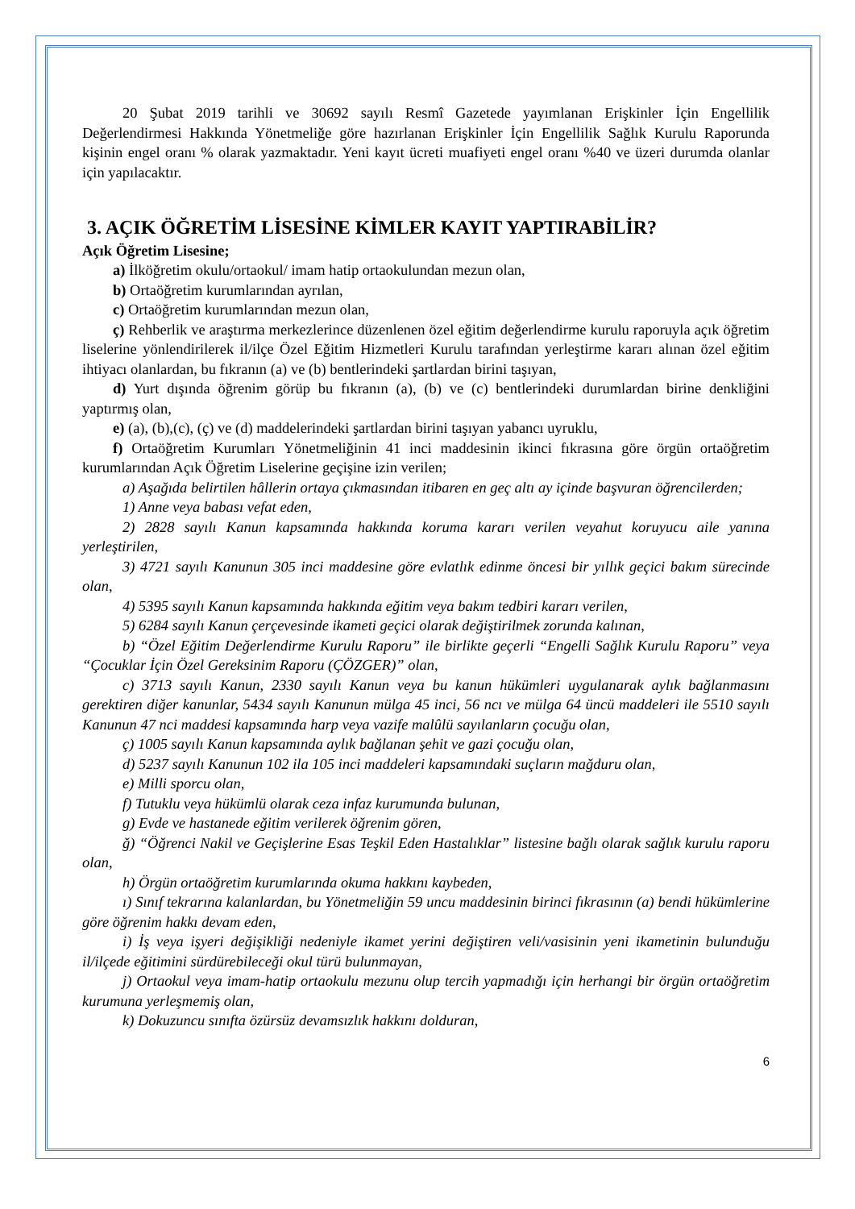20 Şubat 2019 tarihli ve 30692 sayılı Resmî Gazetede yayımlanan Erişkinler İçin Engellilik Değerlendirmesi Hakkında Yönetmeliğe göre hazırlanan Erişkinler İçin Engellilik Sağlık Kurulu Raporunda kişinin engel oranı % olarak yazmaktadır. Yeni kayıt ücreti muafiyeti engel oranı %40 ve üzeri durumda olanlar için yapılacaktır.
3. AÇIK ÖĞRETİM LİSESİNE KİMLER KAYIT YAPTIRABİLİR?
Açık Öğretim Lisesine;
a) İlköğretim okulu/ortaokul/ imam hatip ortaokulundan mezun olan,
b) Ortaöğretim kurumlarından ayrılan,
c) Ortaöğretim kurumlarından mezun olan,
ç) Rehberlik ve araştırma merkezlerince düzenlenen özel eğitim değerlendirme kurulu raporuyla açık öğretim liselerine yönlendirilerek il/ilçe Özel Eğitim Hizmetleri Kurulu tarafından yerleştirme kararı alınan özel eğitim ihtiyacı olanlardan, bu fıkranın (a) ve (b) bentlerindeki şartlardan birini taşıyan,
d) Yurt dışında öğrenim görüp bu fıkranın (a), (b) ve (c) bentlerindeki durumlardan birine denkliğini yaptırmış olan,
e) (a), (b),(c), (ç) ve (d) maddelerindeki şartlardan birini taşıyan yabancı uyruklu,
f) Ortaöğretim Kurumları Yönetmeliğinin 41 inci maddesinin ikinci fıkrasına göre örgün ortaöğretim kurumlarından Açık Öğretim Liselerine geçişine izin verilen;
a) Aşağıda belirtilen hâllerin ortaya çıkmasından itibaren en geç altı ay içinde başvuran öğrencilerden;
1) Anne veya babası vefat eden,
2) 2828 sayılı Kanun kapsamında hakkında koruma kararı verilen veyahut koruyucu aile yanına yerleştirilen,
3) 4721 sayılı Kanunun 305 inci maddesine göre evlatlık edinme öncesi bir yıllık geçici bakım sürecinde olan,
4) 5395 sayılı Kanun kapsamında hakkında eğitim veya bakım tedbiri kararı verilen,
5) 6284 sayılı Kanun çerçevesinde ikameti geçici olarak değiştirilmek zorunda kalınan,
b) “Özel Eğitim Değerlendirme Kurulu Raporu” ile birlikte geçerli “Engelli Sağlık Kurulu Raporu” veya “Çocuklar İçin Özel Gereksinim Raporu (ÇÖZGER)” olan,
c) 3713 sayılı Kanun, 2330 sayılı Kanun veya bu kanun hükümleri uygulanarak aylık bağlanmasını gerektiren diğer kanunlar, 5434 sayılı Kanunun mülga 45 inci, 56 ncı ve mülga 64 üncü maddeleri ile 5510 sayılı Kanunun 47 nci maddesi kapsamında harp veya vazife malûlü sayılanların çocuğu olan,
ç) 1005 sayılı Kanun kapsamında aylık bağlanan şehit ve gazi çocuğu olan,
d) 5237 sayılı Kanunun 102 ila 105 inci maddeleri kapsamındaki suçların mağduru olan,
e) Milli sporcu olan,
f) Tutuklu veya hükümlü olarak ceza infaz kurumunda bulunan,
g) Evde ve hastanede eğitim verilerek öğrenim gören,
ğ) “Öğrenci Nakil ve Geçişlerine Esas Teşkil Eden Hastalıklar” listesine bağlı olarak sağlık kurulu raporu olan,
h) Örgün ortaöğretim kurumlarında okuma hakkını kaybeden,
ı) Sınıf tekrarına kalanlardan, bu Yönetmeliğin 59 uncu maddesinin birinci fıkrasının (a) bendi hükümlerine göre öğrenim hakkı devam eden,
i) İş veya işyeri değişikliği nedeniyle ikamet yerini değiştiren veli/vasisinin yeni ikametinin bulunduğu il/ilçede eğitimini sürdürebileceği okul türü bulunmayan,
j) Ortaokul veya imam-hatip ortaokulu mezunu olup tercih yapmadığı için herhangi bir örgün ortaöğretim kurumuna yerleşmemiş olan,
k) Dokuzuncu sınıfta özürsüz devamsızlık hakkını dolduran,
6